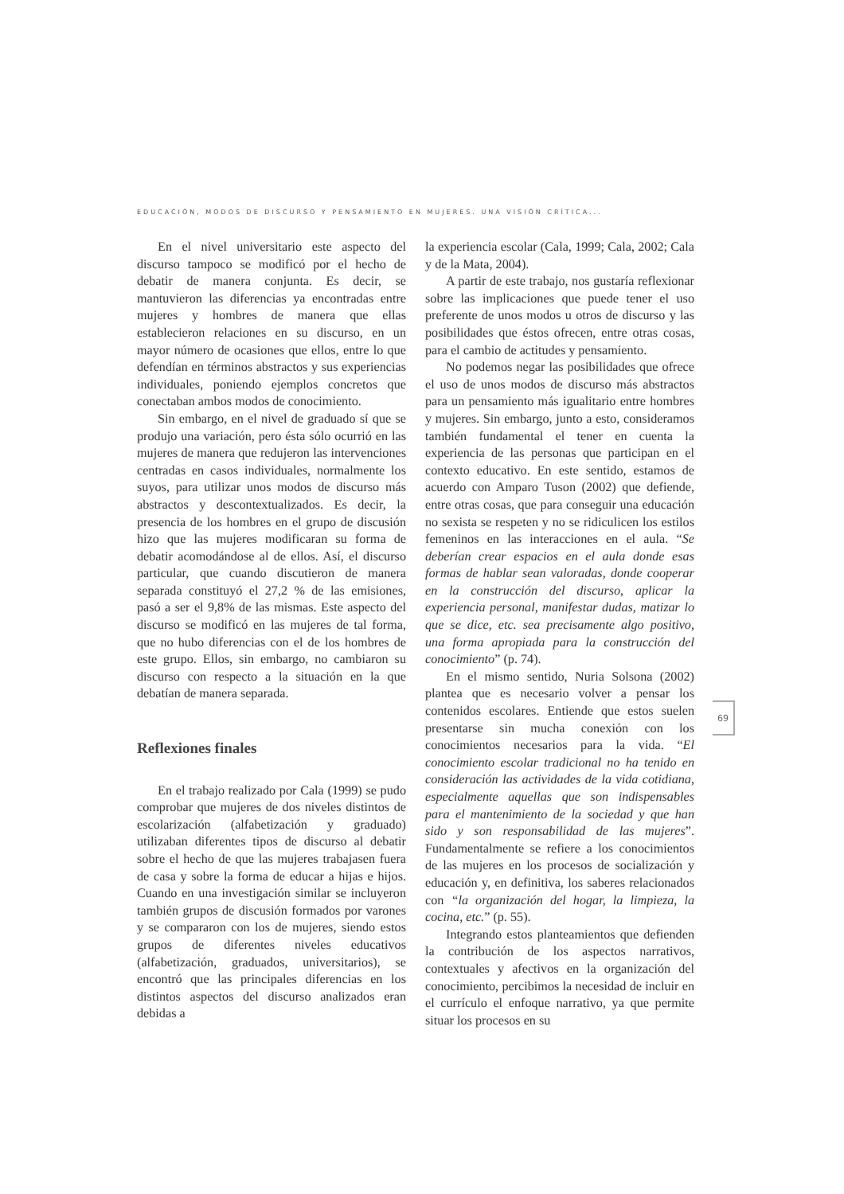EDUCACIÓN, MODOS DE DISCURSO Y PENSAMIENTO EN MUJERES. UNA VISIÓN CRÍTICA...
En el nivel universitario este aspecto del discurso tampoco se modificó por el hecho de debatir de manera conjunta. Es decir, se mantuvieron las diferencias ya encontradas entre mujeres y hombres de manera que ellas establecieron relaciones en su discurso, en un mayor número de ocasiones que ellos, entre lo que defendían en términos abstractos y sus experiencias individuales, poniendo ejemplos concretos que conectaban ambos modos de conocimiento.
Sin embargo, en el nivel de graduado sí que se produjo una variación, pero ésta sólo ocurrió en las mujeres de manera que redujeron las intervenciones centradas en casos individuales, normalmente los suyos, para utilizar unos modos de discurso más abstractos y descontextualizados. Es decir, la presencia de los hombres en el grupo de discusión hizo que las mujeres modificaran su forma de debatir acomodándose al de ellos. Así, el discurso particular, que cuando discutieron de manera separada constituyó el 27,2 % de las emisiones, pasó a ser el 9,8% de las mismas. Este aspecto del discurso se modificó en las mujeres de tal forma, que no hubo diferencias con el de los hombres de este grupo. Ellos, sin embargo, no cambiaron su discurso con respecto a la situación en la que debatían de manera separada.
Reflexiones finales
En el trabajo realizado por Cala (1999) se pudo comprobar que mujeres de dos niveles distintos de escolarización (alfabetización y graduado) utilizaban diferentes tipos de discurso al debatir sobre el hecho de que las mujeres trabajasen fuera de casa y sobre la forma de educar a hijas e hijos. Cuando en una investigación similar se incluyeron también grupos de discusión formados por varones y se compararon con los de mujeres, siendo estos grupos de diferentes niveles educativos (alfabetización, graduados, universitarios), se encontró que las principales diferencias en los distintos aspectos del discurso analizados eran debidas a
la experiencia escolar (Cala, 1999; Cala, 2002; Cala y de la Mata, 2004).
A partir de este trabajo, nos gustaría reflexionar sobre las implicaciones que puede tener el uso preferente de unos modos u otros de discurso y las posibilidades que éstos ofrecen, entre otras cosas, para el cambio de actitudes y pensamiento.
No podemos negar las posibilidades que ofrece el uso de unos modos de discurso más abstractos para un pensamiento más igualitario entre hombres y mujeres. Sin embargo, junto a esto, consideramos también fundamental el tener en cuenta la experiencia de las personas que participan en el contexto educativo. En este sentido, estamos de acuerdo con Amparo Tuson (2002) que defiende, entre otras cosas, que para conseguir una educación no sexista se respeten y no se ridiculicen los estilos femeninos en las interacciones en el aula. “Se deberían crear espacios en el aula donde esas formas de hablar sean valoradas, donde cooperar en la construcción del discurso, aplicar la experiencia personal, manifestar dudas, matizar lo que se dice, etc. sea precisamente algo positivo, una forma apropiada para la construcción del conocimiento” (p. 74).
En el mismo sentido, Nuria Solsona (2002) plantea que es necesario volver a pensar los contenidos escolares. Entiende que estos suelen presentarse sin mucha conexión con los conocimientos necesarios para la vida. “El conocimiento escolar tradicional no ha tenido en consideración las actividades de la vida cotidiana, especialmente aquellas que son indispensables para el mantenimiento de la sociedad y que han sido y son responsabilidad de las mujeres”. Fundamentalmente se refiere a los conocimientos de las mujeres en los procesos de socialización y educación y, en definitiva, los saberes relacionados con “la organización del hogar, la limpieza, la cocina, etc.” (p. 55).
Integrando estos planteamientos que defienden la contribución de los aspectos narrativos, contextuales y afectivos en la organización del conocimiento, percibimos la necesidad de incluir en el currículo el enfoque narrativo, ya que permite situar los procesos en su
69